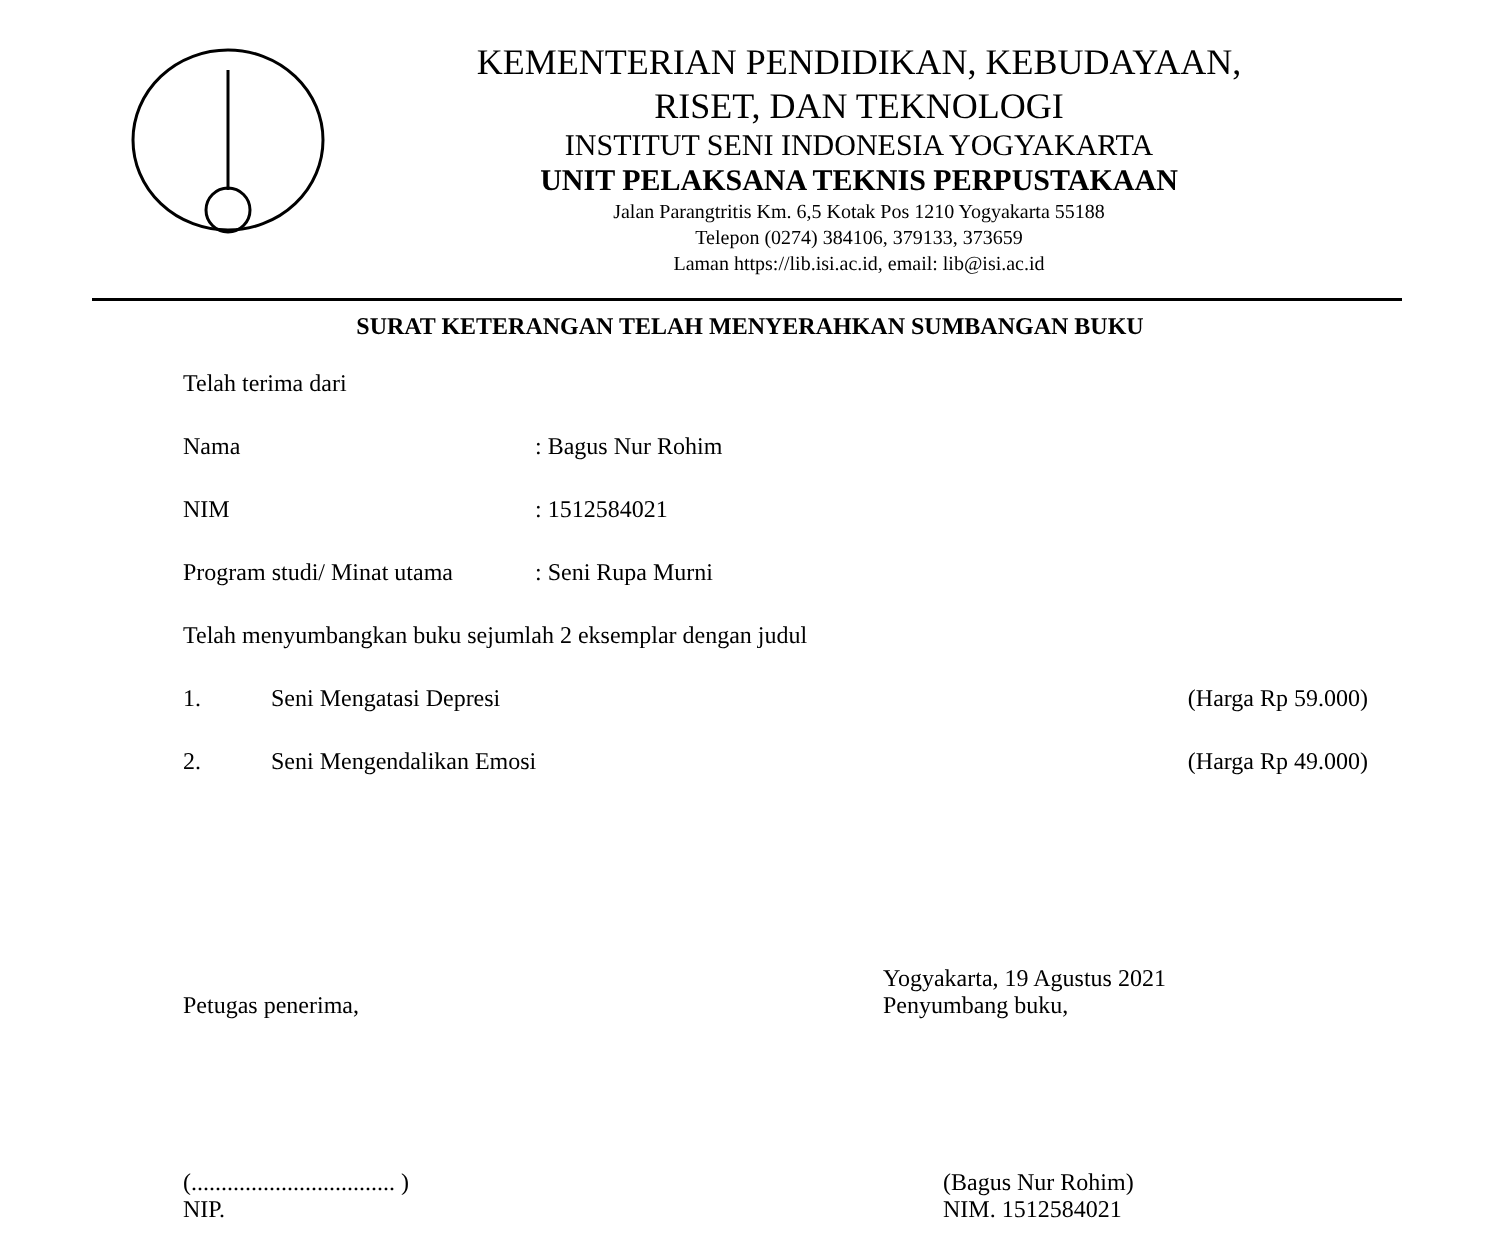KEMENTERIAN PENDIDIKAN, KEBUDAYAAN,
RISET, DAN TEKNOLOGI
INSTITUT SENI INDONESIA YOGYAKARTA
UNIT PELAKSANA TEKNIS PERPUSTAKAAN
Jalan Parangtritis Km. 6,5 Kotak Pos 1210 Yogyakarta 55188
Telepon (0274) 384106, 379133, 373659
Laman https://lib.isi.ac.id, email: lib@isi.ac.id
SURAT KETERANGAN TELAH MENYERAHKAN SUMBANGAN BUKU
Telah terima dari
Nama : Bagus Nur Rohim
NIM : 1512584021
Program studi/ Minat utama
: Seni Rupa Murni
Telah menyumbangkan buku sejumlah 2 eksemplar dengan judul
1. Seni Mengatasi Depresi (Harga Rp 59.000)
2. Seni Mengendalikan Emosi (Harga Rp 49.000)
Petugas penerima,
(.................................. )
NIP.
Yogyakarta, 19 Agustus 2021
Penyumbang buku,
(Bagus Nur Rohim)
NIM. 1512584021